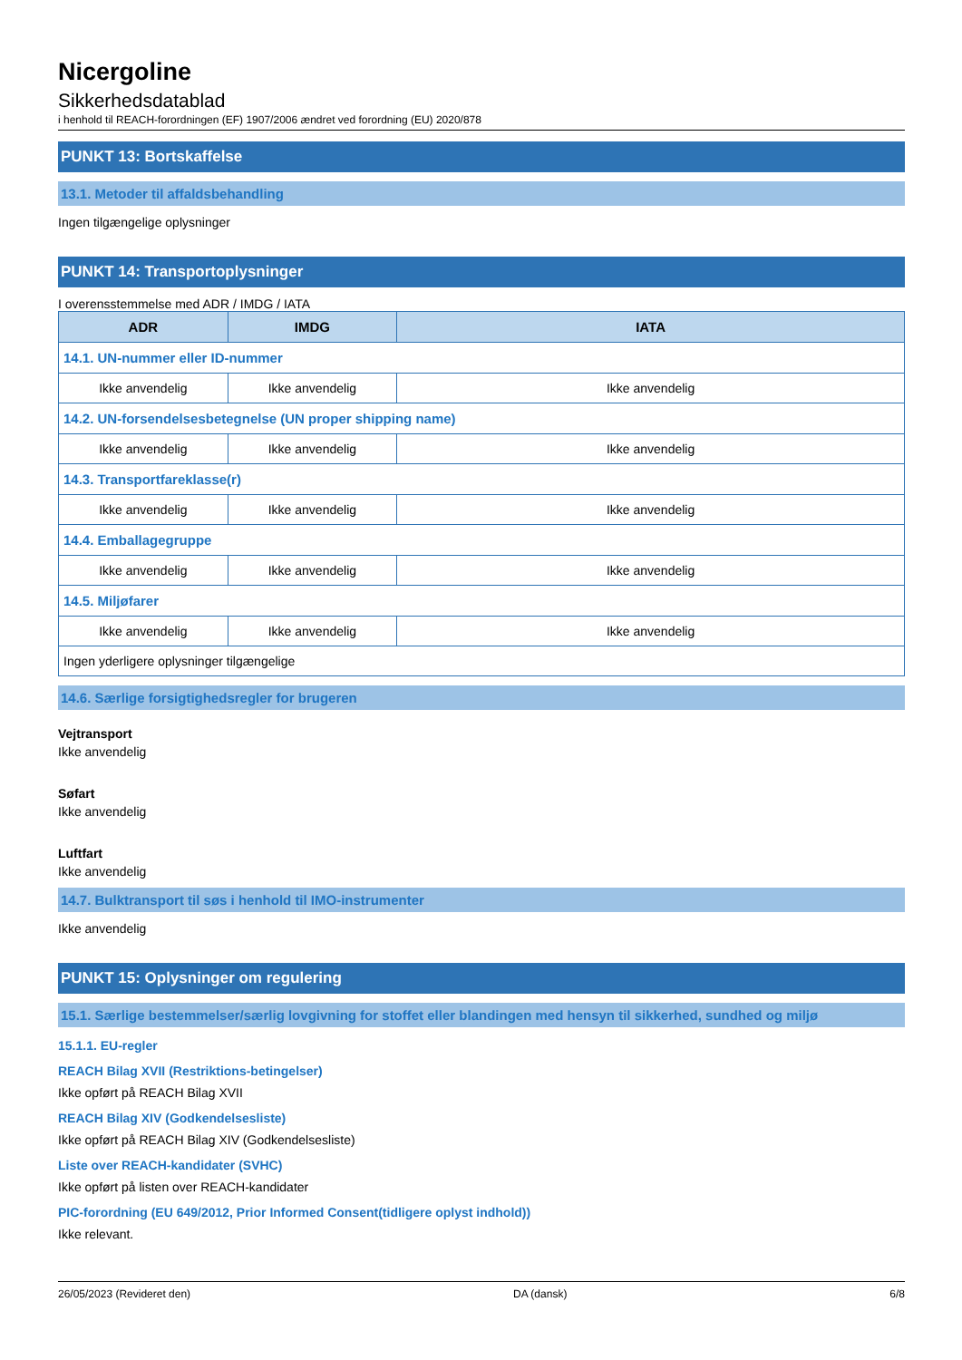Nicergoline
Sikkerhedsdatablad
i henhold til REACH-forordningen (EF) 1907/2006 ændret ved forordning (EU) 2020/878
PUNKT 13: Bortskaffelse
13.1. Metoder til affaldsbehandling
Ingen tilgængelige oplysninger
PUNKT 14: Transportoplysninger
I overensstemmelse med ADR / IMDG / IATA
| ADR | IMDG | IATA |
| --- | --- | --- |
| 14.1. UN-nummer eller ID-nummer | | |
| Ikke anvendelig | Ikke anvendelig | Ikke anvendelig |
| 14.2. UN-forsendelsesbetegnelse (UN proper shipping name) | | |
| Ikke anvendelig | Ikke anvendelig | Ikke anvendelig |
| 14.3. Transportfareklasse(r) | | |
| Ikke anvendelig | Ikke anvendelig | Ikke anvendelig |
| 14.4. Emballagegruppe | | |
| Ikke anvendelig | Ikke anvendelig | Ikke anvendelig |
| 14.5. Miljøfarer | | |
| Ikke anvendelig | Ikke anvendelig | Ikke anvendelig |
| Ingen yderligere oplysninger tilgængelige | | |
14.6. Særlige forsigtighedsregler for brugeren
Vejtransport
Ikke anvendelig
Søfart
Ikke anvendelig
Luftfart
Ikke anvendelig
14.7. Bulktransport til søs i henhold til IMO-instrumenter
Ikke anvendelig
PUNKT 15: Oplysninger om regulering
15.1. Særlige bestemmelser/særlig lovgivning for stoffet eller blandingen med hensyn til sikkerhed, sundhed og miljø
15.1.1. EU-regler
REACH Bilag XVII (Restriktions-betingelser)
Ikke opført på REACH Bilag XVII
REACH Bilag XIV (Godkendelsesliste)
Ikke opført på REACH Bilag XIV (Godkendelsesliste)
Liste over REACH-kandidater (SVHC)
Ikke opført på listen over REACH-kandidater
PIC-forordning (EU 649/2012, Prior Informed Consent(tidligere oplyst indhold))
Ikke relevant.
26/05/2023 (Revideret den) DA (dansk) 6/8